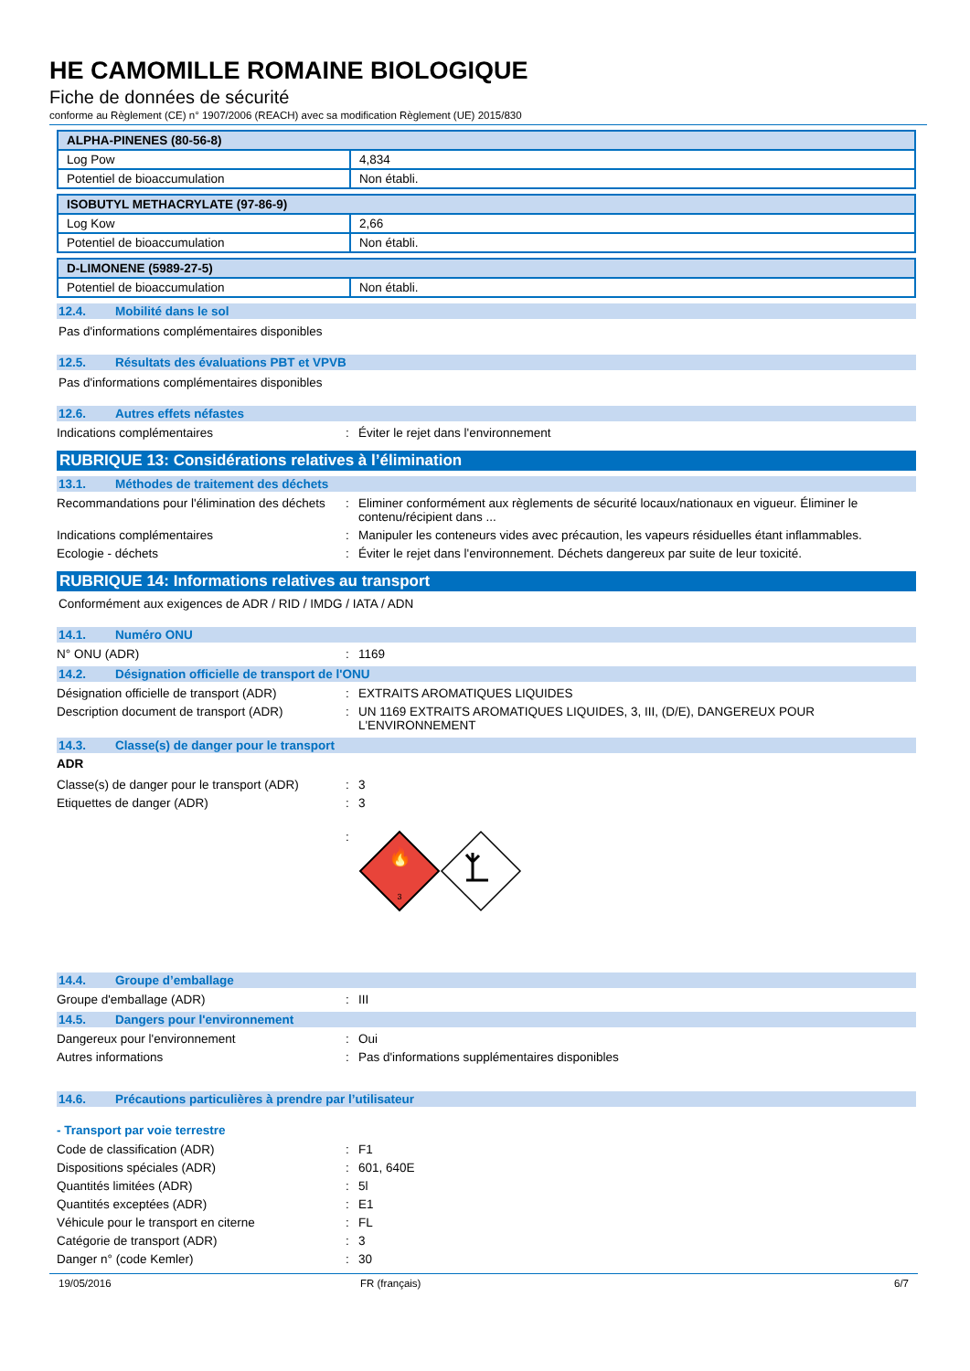HE CAMOMILLE ROMAINE BIOLOGIQUE
Fiche de données de sécurité
conforme au Règlement (CE) n° 1907/2006 (REACH) avec sa modification Règlement (UE) 2015/830
| ALPHA-PINENES (80-56-8) | |
| --- | --- |
| Log Pow | 4,834 |
| Potentiel de bioaccumulation | Non établi. |
| ISOBUTYL METHACRYLATE (97-86-9) | |
| --- | --- |
| Log Kow | 2,66 |
| Potentiel de bioaccumulation | Non établi. |
| D-LIMONENE (5989-27-5) | |
| --- | --- |
| Potentiel de bioaccumulation | Non établi. |
12.4. Mobilité dans le sol
Pas d'informations complémentaires disponibles
12.5. Résultats des évaluations PBT et VPVB
Pas d'informations complémentaires disponibles
12.6. Autres effets néfastes
Indications complémentaires : Éviter le rejet dans l'environnement
RUBRIQUE 13: Considérations relatives à l’élimination
13.1. Méthodes de traitement des déchets
Recommandations pour l'élimination des déchets
: Eliminer conformément aux règlements de sécurité locaux/nationaux en vigueur. Éliminer le contenu/récipient dans ...
Indications complémentaires : Manipuler les conteneurs vides avec précaution, les vapeurs résiduelles étant inflammables.
Ecologie - déchets : Éviter le rejet dans l'environnement. Déchets dangereux par suite de leur toxicité.
RUBRIQUE 14: Informations relatives au transport
Conformément aux exigences de ADR / RID / IMDG / IATA / ADN
14.1. Numéro ONU
N° ONU (ADR) : 1169
14.2. Désignation officielle de transport de l'ONU
Désignation officielle de transport (ADR)
: EXTRAITS AROMATIQUES LIQUIDES
Description document de transport (ADR) : UN 1169 EXTRAITS AROMATIQUES LIQUIDES, 3, III, (D/E), DANGEREUX POUR L'ENVIRONNEMENT
14.3. Classe(s) de danger pour le transport
ADR
Classe(s) de danger pour le transport (ADR)
: 3
Etiquettes de danger (ADR) : 3
:
🔥
3
14.4. Groupe d’emballage
Groupe d'emballage (ADR) : III
14.5. Dangers pour l'environnement
Dangereux pour l'environnement : Oui
Autres informations : Pas d'informations supplémentaires disponibles
14.6. Précautions particulières à prendre par l’utilisateur
- Transport par voie terrestre
Code de classification (ADR) : F1
Dispositions spéciales (ADR) : 601, 640E
Quantités limitées (ADR) : 5l
Quantités exceptées (ADR) : E1
Véhicule pour le transport en citerne : FL
Catégorie de transport (ADR) : 3
Danger n° (code Kemler) : 30
19/05/2016 FR (français) 6/7